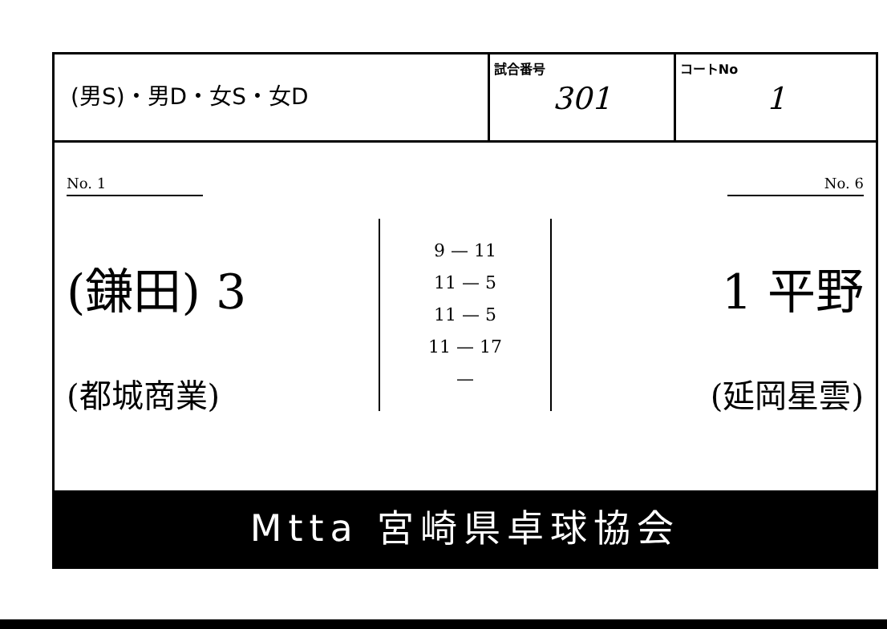| (男S)・男D・女S・女D | 試合番号 301 | コートNo 1 |
No. 1
(鎌田) 3
(都城商業)
9 — 11
11 — 5
11 — 5
11 — 17
—
No. 6
1 平野
(延岡星雲)
Mtta 宮崎県卓球協会